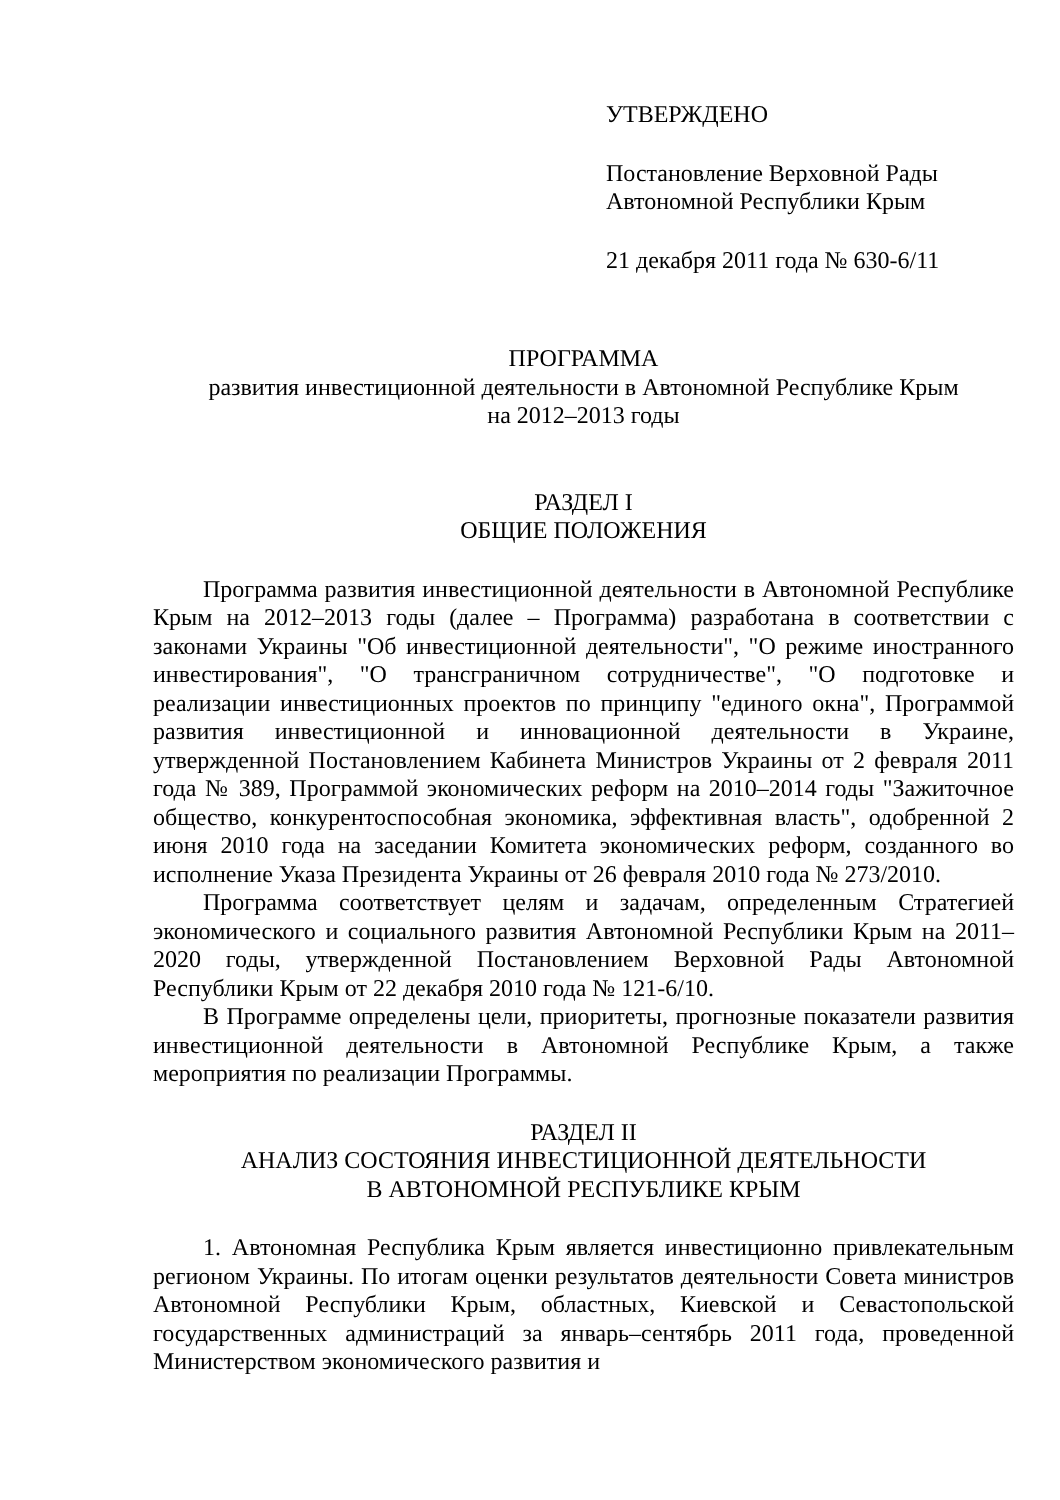УТВЕРЖДЕНО
Постановление Верховной Рады
Автономной Республики Крым
21 декабря 2011 года № 630-6/11
ПРОГРАММА
развития инвестиционной деятельности в Автономной Республике Крым
на 2012–2013 годы
РАЗДЕЛ I
ОБЩИЕ ПОЛОЖЕНИЯ
Программа развития инвестиционной деятельности в Автономной Республике Крым на 2012–2013 годы (далее – Программа) разработана в соответствии с законами Украины "Об инвестиционной деятельности", "О режиме иностранного инвестирования", "О трансграничном сотрудничестве", "О подготовке и реализации инвестиционных проектов по принципу "единого окна", Программой развития инвестиционной и инновационной деятельности в Украине, утвержденной Постановлением Кабинета Министров Украины от 2 февраля 2011 года № 389, Программой экономических реформ на 2010–2014 годы "Зажиточное общество, конкурентоспособная экономика, эффективная власть", одобренной 2 июня 2010 года на заседании Комитета экономических реформ, созданного во исполнение Указа Президента Украины от 26 февраля 2010 года № 273/2010.
Программа соответствует целям и задачам, определенным Стратегией экономического и социального развития Автономной Республики Крым на 2011–2020 годы, утвержденной Постановлением Верховной Рады Автономной Республики Крым от 22 декабря 2010 года № 121-6/10.
В Программе определены цели, приоритеты, прогнозные показатели развития инвестиционной деятельности в Автономной Республике Крым, а также мероприятия по реализации Программы.
РАЗДЕЛ II
АНАЛИЗ СОСТОЯНИЯ ИНВЕСТИЦИОННОЙ ДЕЯТЕЛЬНОСТИ
В АВТОНОМНОЙ РЕСПУБЛИКЕ КРЫМ
1. Автономная Республика Крым является инвестиционно привлекательным регионом Украины. По итогам оценки результатов деятельности Совета министров Автономной Республики Крым, областных, Киевской и Севастопольской государственных администраций за январь–сентябрь 2011 года, проведенной Министерством экономического развития и